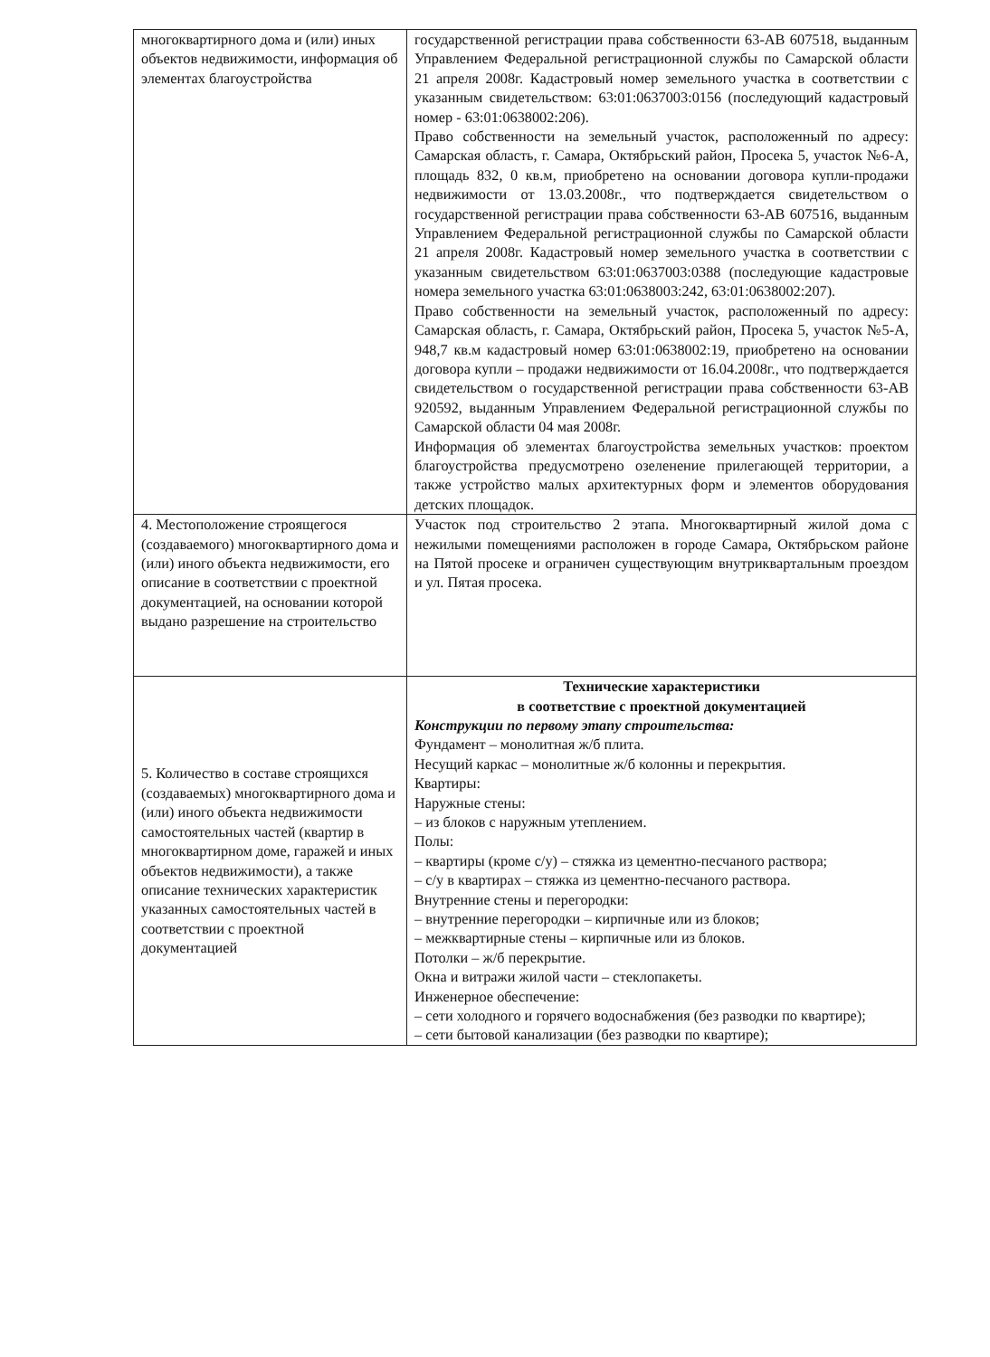| многоквартирного дома и (или) иных объектов недвижимости, информация об элементах благоустройства | государственной регистрации права собственности 63-АВ 607518, выданным Управлением Федеральной регистрационной службы по Самарской области 21 апреля 2008г. Кадастровый номер земельного участка в соответствии с указанным свидетельством: 63:01:0637003:0156 (последующий кадастровый номер - 63:01:0638002:206). Право собственности на земельный участок, расположенный по адресу: Самарская область, г. Самара, Октябрьский район, Просека 5, участок №6-А, площадь 832, 0 кв.м, приобретено на основании договора купли-продажи недвижимости от 13.03.2008г., что подтверждается свидетельством о государственной регистрации права собственности 63-АВ 607516, выданным Управлением Федеральной регистрационной службы по Самарской области 21 апреля 2008г. Кадастровый номер земельного участка в соответствии с указанным свидетельством 63:01:0637003:0388 (последующие кадастровые номера земельного участка 63:01:0638003:242, 63:01:0638002:207). Право собственности на земельный участок, расположенный по адресу: Самарская область, г. Самара, Октябрьский район, Просека 5, участок №5-А, 948,7 кв.м кадастровый номер 63:01:0638002:19, приобретено на основании договора купли – продажи недвижимости от 16.04.2008г., что подтверждается свидетельством о государственной регистрации права собственности 63-АВ 920592, выданным Управлением Федеральной регистрационной службы по Самарской области 04 мая 2008г. Информация об элементах благоустройства земельных участков: проектом благоустройства предусмотрено озеленение прилегающей территории, а также устройство малых архитектурных форм и элементов оборудования детских площадок. |
| 4. Местоположение строящегося (создаваемого) многоквартирного дома и (или) иного объекта недвижимости, его описание в соответствии с проектной документацией, на основании которой выдано разрешение на строительство | Участок под строительство 2 этапа. Многоквартирный жилой дома с нежилыми помещениями расположен в городе Самара, Октябрьском районе на Пятой просеке и ограничен существующим внутриквартальным проездом и ул. Пятая просека. |
| 5. Количество в составе строящихся (создаваемых) многоквартирного дома и (или) иного объекта недвижимости самостоятельных частей (квартир в многоквартирном доме, гаражей и иных объектов недвижимости), а также описание технических характеристик указанных самостоятельных частей в соответствии с проектной документацией | Технические характеристики в соответствие с проектной документацией Конструкции по первому этапу строительства: Фундамент – монолитная ж/б плита. Несущий каркас – монолитные ж/б колонны и перекрытия. Квартиры: Наружные стены: – из блоков с наружным утеплением. Полы: – квартиры (кроме с/у) – стяжка из цементно-песчаного раствора; – с/у в квартирах – стяжка из цементно-песчаного раствора. Внутренние стены и перегородки: – внутренние перегородки – кирпичные или из блоков; – межквартирные стены – кирпичные или из блоков. Потолки – ж/б перекрытие. Окна и витражи жилой части – стеклопакеты. Инженерное обеспечение: – сети холодного и горячего водоснабжения (без разводки по квартире); – сети бытовой канализации (без разводки по квартире); |